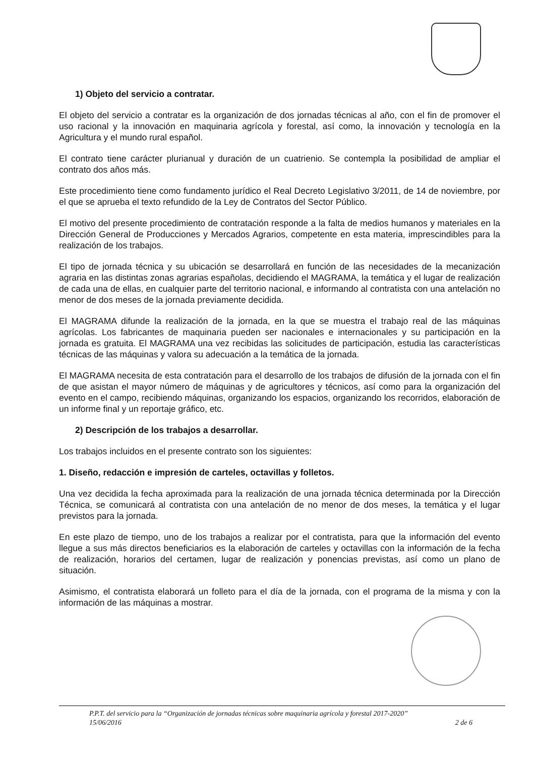1) Objeto del servicio a contratar.
El objeto del servicio a contratar es la organización de dos jornadas técnicas al año, con el fin de promover el uso racional y la innovación en maquinaria agrícola y forestal, así como, la innovación y tecnología en la Agricultura y el mundo rural español.
El contrato tiene carácter plurianual y duración de un cuatrienio. Se contempla la posibilidad de ampliar el contrato dos años más.
Este procedimiento tiene como fundamento jurídico el Real Decreto Legislativo 3/2011, de 14 de noviembre, por el que se aprueba el texto refundido de la Ley de Contratos del Sector Público.
El motivo del presente procedimiento de contratación responde a la falta de medios humanos y materiales en la Dirección General de Producciones y Mercados Agrarios, competente en esta materia, imprescindibles para la realización de los trabajos.
El tipo de jornada técnica y su ubicación se desarrollará en función de las necesidades de la mecanización agraria en las distintas zonas agrarias españolas, decidiendo el MAGRAMA, la temática y el lugar de realización de cada una de ellas, en cualquier parte del territorio nacional, e informando al contratista con una antelación no menor de dos meses de la jornada previamente decidida.
El MAGRAMA difunde la realización de la jornada, en la que se muestra el trabajo real de las máquinas agrícolas. Los fabricantes de maquinaria pueden ser nacionales e internacionales y su participación en la jornada es gratuita. El MAGRAMA una vez recibidas las solicitudes de participación, estudia las características técnicas de las máquinas y valora su adecuación a la temática de la jornada.
El MAGRAMA necesita de esta contratación para el desarrollo de los trabajos de difusión de la jornada con el fin de que asistan el mayor número de máquinas y de agricultores y técnicos, así como para la organización del evento en el campo, recibiendo máquinas, organizando los espacios, organizando los recorridos, elaboración de un informe final y un reportaje gráfico, etc.
2) Descripción de los trabajos a desarrollar.
Los trabajos incluidos en el presente contrato son los siguientes:
1. Diseño, redacción e impresión de carteles, octavillas y folletos.
Una vez decidida la fecha aproximada para la realización de una jornada técnica determinada por la Dirección Técnica, se comunicará al contratista con una antelación de no menor de dos meses, la temática y el lugar previstos para la jornada.
En este plazo de tiempo, uno de los trabajos a realizar por el contratista, para que la información del evento llegue a sus más directos beneficiarios es la elaboración de carteles y octavillas con la información de la fecha de realización, horarios del certamen, lugar de realización y ponencias previstas, así como un plano de situación.
Asimismo, el contratista elaborará un folleto para el día de la jornada, con el programa de la misma y con la información de las máquinas a mostrar.
P.P.T. del servicio para la “Organización de jornadas técnicas sobre maquinaria agrícola y forestal 2017-2020”
15/06/2016 2 de 6